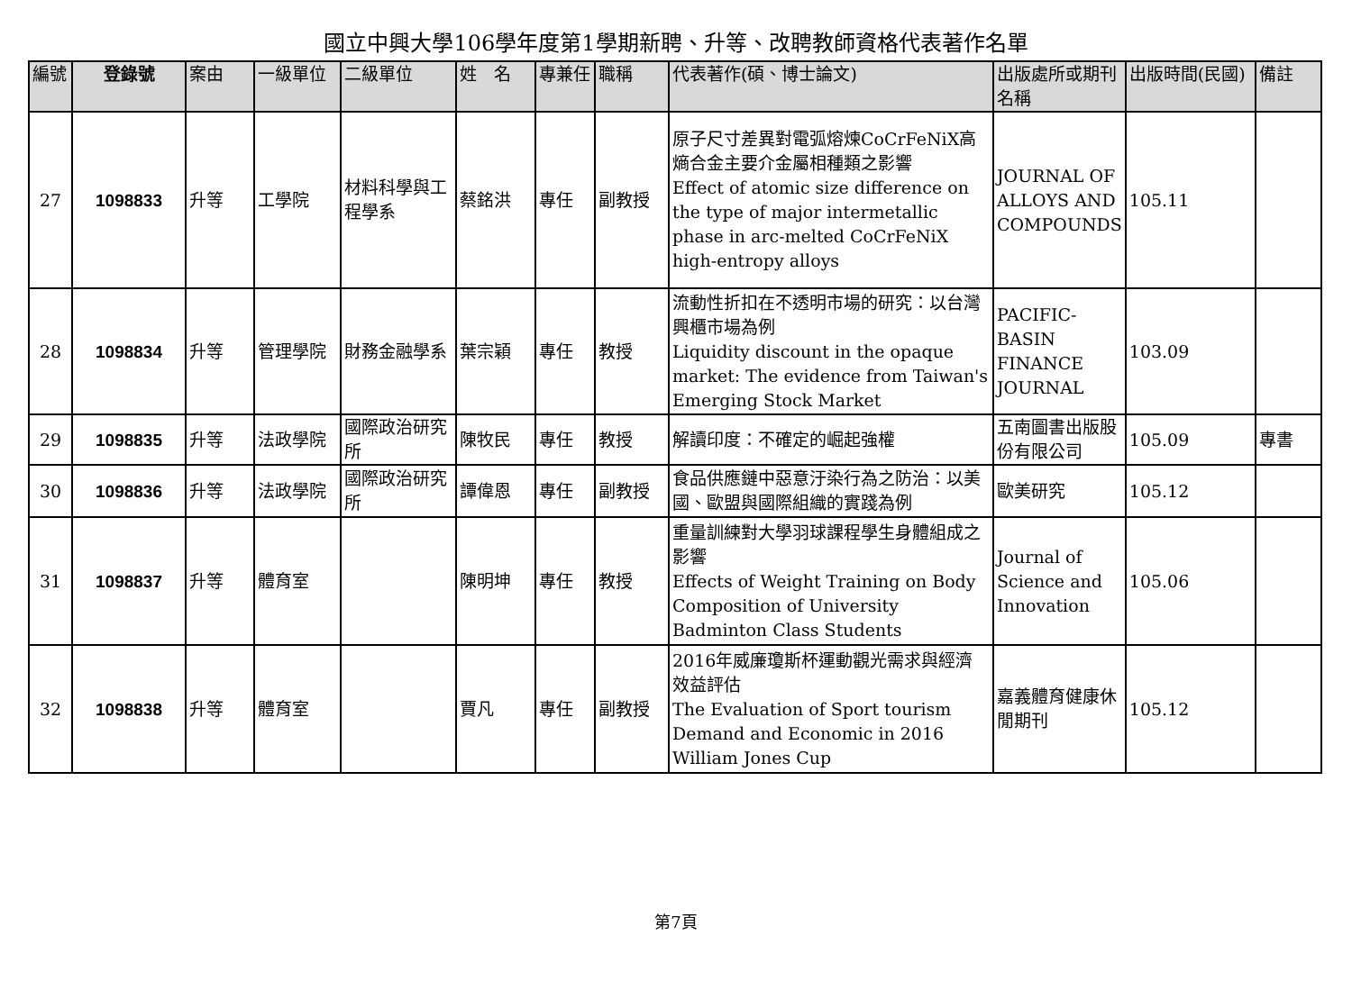國立中興大學106學年度第1學期新聘、升等、改聘教師資格代表著作名單
| 編號 | 登錄號 | 案由 | 一級單位 | 二級單位 | 姓 名 | 專兼任 | 職稱 | 代表著作(碩、博士論文) | 出版處所或期刊名稱 | 出版時間(民國) | 備註 |
| --- | --- | --- | --- | --- | --- | --- | --- | --- | --- | --- | --- |
| 27 | 1098833 | 升等 | 工學院 | 材料科學與工程學系 | 蔡銘洪 | 專任 | 副教授 | 原子尺寸差異對電弧熔煉CoCrFeNiX高熵合金主要介金屬相種類之影響 Effect of atomic size difference on the type of major intermetallic phase in arc-melted CoCrFeNiX high-entropy alloys | JOURNAL OF ALLOYS AND COMPOUNDS | 105.11 | |
| 28 | 1098834 | 升等 | 管理學院 | 財務金融學系 | 葉宗穎 | 專任 | 教授 | 流動性折扣在不透明市場的研究：以台灣興櫃市場為例 Liquidity discount in the opaque market: The evidence from Taiwan's Emerging Stock Market | PACIFIC-BASIN FINANCE JOURNAL | 103.09 | |
| 29 | 1098835 | 升等 | 法政學院 | 國際政治研究所 | 陳牧民 | 專任 | 教授 | 解讀印度：不確定的崛起強權 | 五南圖書出版股份有限公司 | 105.09 | 專書 |
| 30 | 1098836 | 升等 | 法政學院 | 國際政治研究所 | 譚偉恩 | 專任 | 副教授 | 食品供應鏈中惡意汙染行為之防治：以美國、歐盟與國際組織的實踐為例 | 歐美研究 | 105.12 | |
| 31 | 1098837 | 升等 | 體育室 | | 陳明坤 | 專任 | 教授 | 重量訓練對大學羽球課程學生身體組成之影響 Effects of Weight Training on Body Composition of University Badminton Class Students | Journal of Science and Innovation | 105.06 | |
| 32 | 1098838 | 升等 | 體育室 | | 賈凡 | 專任 | 副教授 | 2016年威廉瓊斯杯運動觀光需求與經濟效益評估 The Evaluation of Sport tourism Demand and Economic in 2016 William Jones Cup | 嘉義體育健康休閒期刊 | 105.12 | |
第7頁